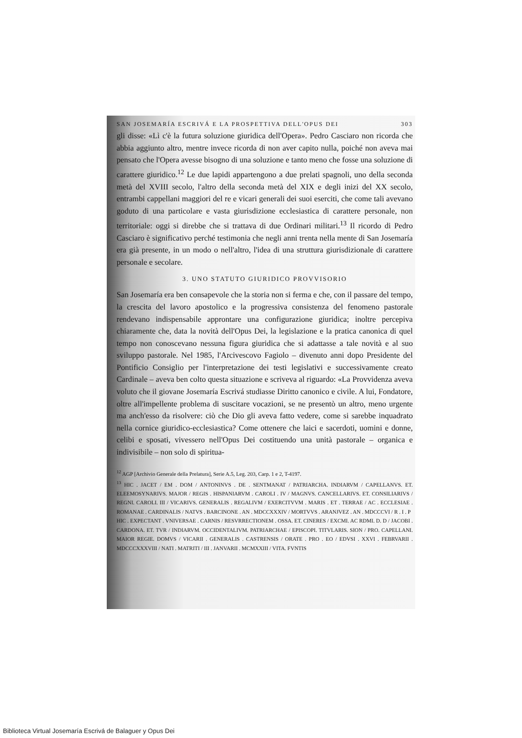SAN JOSEMARÍA ESCRIVÁ E LA PROSPETTIVA DELL'OPUS DEI 303
gli disse: «Lì c'è la futura soluzione giuridica dell'Opera». Pedro Casciaro non ricorda che abbia aggiunto altro, mentre invece ricorda di non aver capito nulla, poiché non aveva mai pensato che l'Opera avesse bisogno di una soluzione e tanto meno che fosse una soluzione di carattere giuridico.<sup>12</sup> Le due lapidi appartengono a due prelati spagnoli, uno della seconda metà del XVIII secolo, l'altro della seconda metà del XIX e degli inizi del XX secolo, entrambi cappellani maggiori del re e vicari generali dei suoi eserciti, che come tali avevano goduto di una particolare e vasta giurisdizione ecclesiastica di carattere personale, non territoriale: oggi si direbbe che si trattava di due Ordinari militari.<sup>13</sup> Il ricordo di Pedro Casciaro è significativo perché testimonia che negli anni trenta nella mente di San Josemaría era già presente, in un modo o nell'altro, l'idea di una struttura giurisdizionale di carattere personale e secolare.
3. UNO STATUTO GIURIDICO PROVVISORIO
San Josemaría era ben consapevole che la storia non si ferma e che, con il passare del tempo, la crescita del lavoro apostolico e la progressiva consistenza del fenomeno pastorale rendevano indispensabile approntare una configurazione giuridica; inoltre percepiva chiaramente che, data la novità dell'Opus Dei, la legislazione e la pratica canonica di quel tempo non conoscevano nessuna figura giuridica che si adattasse a tale novità e al suo sviluppo pastorale. Nel 1985, l'Arcivescovo Fagiolo – divenuto anni dopo Presidente del Pontificio Consiglio per l'interpretazione dei testi legislativi e successivamente creato Cardinale – aveva ben colto questa situazione e scriveva al riguardo: «La Provvidenza aveva voluto che il giovane Josemaría Escrivá studiasse Diritto canonico e civile. A lui, Fondatore, oltre all'impellente problema di suscitare vocazioni, se ne presentò un altro, meno urgente ma anch'esso da risolvere: ciò che Dio gli aveva fatto vedere, come si sarebbe inquadrato nella cornice giuridico-ecclesiastica? Come ottenere che laici e sacerdoti, uomini e donne, celibi e sposati, vivessero nell'Opus Dei costituendo una unità pastorale – organica e indivisibile – non solo di spiritua-
<sup>12</sup> AGP [Archivio Generale della Prelatura], Serie A.5, Leg. 203, Carp. 1 e 2, T-4197.
<sup>13</sup> HIC . JACET / EM . DOM / ANTONINVS . DE . SENTMANAT / PATRIARCHA. INDIARVM / CAPELLANVS. ET. ELEEMOSYNARIVS. MAJOR / REGIS . HISPANIARVM . CAROLI . IV / MAGNVS. CANCELLARIVS. ET. CONSILIARIVS / REGNI. CAROLI. III / VICARIVS. GENERALIS . REGALIVM / EXERCITVVM . MARIS . ET . TERRAE / AC . ECCLESIAE . ROMANAE . CARDINALIS / NATVS . BARCINONE . AN . MDCCXXXIV / MORTVVS . ARANJVEZ . AN . MDCCCVI / R . I . P
HIC . EXPECTANT . VNIVERSAE . CARNIS / RESVRRECTIONEM . OSSA. ET. CINERES / EXCMI. AC RDMI. D. D / JACOBI . CARDONA. ET. TVR / INDIARVM. OCCIDENTALIVM. PATRIARCHAE / EPISCOPI. TITVLARIS. SION / PRO. CAPELLANI. MAIOR REGIE. DOMVS / VICARII . GENERALIS . CASTRENSIS / ORATE . PRO . EO / EDVSI . XXVI . FEBRVARII . MDCCCXXXVIII / NATI . MATRITI / III . JANVARII . MCMXXIII / VITA. FVNTIS
Biblioteca Virtual Josemaría Escrivá de Balaguer y Opus Dei